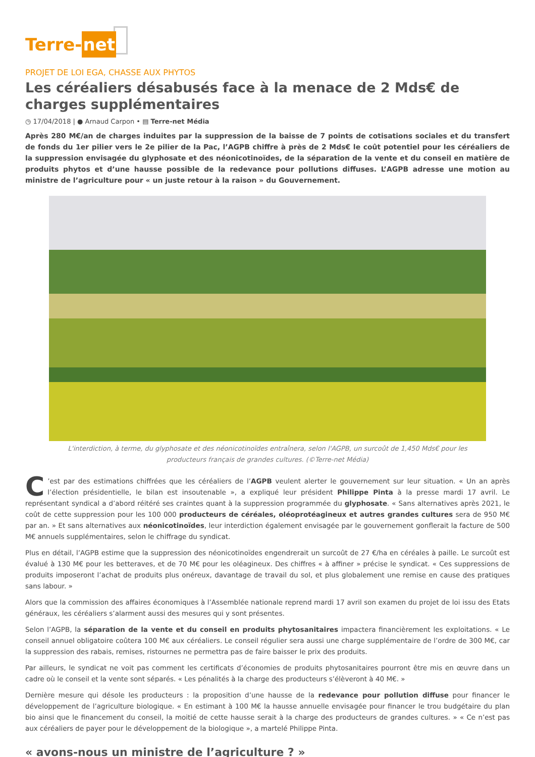Terre-net
PROJET DE LOI EGA, CHASSE AUX PHYTOS
Les céréaliers désabusés face à la menace de 2 Mds€ de charges supplémentaires
◷ 17/04/2018 | ● Arnaud Carpon • ▤ Terre-net Média
Après 280 M€/an de charges induites par la suppression de la baisse de 7 points de cotisations sociales et du transfert de fonds du 1er pilier vers le 2e pilier de la Pac, l’AGPB chiffre à près de 2 Mds€ le coût potentiel pour les céréaliers de la suppression envisagée du glyphosate et des néonicotinoïdes, de la séparation de la vente et du conseil en matière de produits phytos et d’une hausse possible de la redevance pour pollutions diffuses. L’AGPB adresse une motion au ministre de l’agriculture pour « un juste retour à la raison » du Gouvernement.
L'interdiction, à terme, du glyphosate et des néonicotinoïdes entraînera, selon l'AGPB, un surcoût de 1,450 Mds€ pour les producteurs français de grandes cultures. (©Terre-net Média)
C’est par des estimations chiffrées que les céréaliers de l’AGPB veulent alerter le gouvernement sur leur situation. « Un an après l’élection présidentielle, le bilan est insoutenable », a expliqué leur président Philippe Pinta à la presse mardi 17 avril. Le représentant syndical a d’abord réitéré ses craintes quant à la suppression programmée du glyphosate. « Sans alternatives après 2021, le coût de cette suppression pour les 100 000 producteurs de céréales, oléoprotéagineux et autres grandes cultures sera de 950 M€ par an. » Et sans alternatives aux néonicotinoïdes, leur interdiction également envisagée par le gouvernement gonflerait la facture de 500 M€ annuels supplémentaires, selon le chiffrage du syndicat.
Plus en détail, l’AGPB estime que la suppression des néonicotinoïdes engendrerait un surcoût de 27 €/ha en céréales à paille. Le surcoût est évalué à 130 M€ pour les betteraves, et de 70 M€ pour les oléagineux. Des chiffres « à affiner » précise le syndicat. « Ces suppressions de produits imposeront l’achat de produits plus onéreux, davantage de travail du sol, et plus globalement une remise en cause des pratiques sans labour. »
Alors que la commission des affaires économiques à l’Assemblée nationale reprend mardi 17 avril son examen du projet de loi issu des Etats généraux, les céréaliers s’alarment aussi des mesures qui y sont présentes.
Selon l’AGPB, la séparation de la vente et du conseil en produits phytosanitaires impactera financièrement les exploitations. « Le conseil annuel obligatoire coûtera 100 M€ aux céréaliers. Le conseil régulier sera aussi une charge supplémentaire de l’ordre de 300 M€, car la suppression des rabais, remises, ristournes ne permettra pas de faire baisser le prix des produits.
Par ailleurs, le syndicat ne voit pas comment les certificats d’économies de produits phytosanitaires pourront être mis en œuvre dans un cadre où le conseil et la vente sont séparés. « Les pénalités à la charge des producteurs s’élèveront à 40 M€. »
Dernière mesure qui désole les producteurs : la proposition d’une hausse de la redevance pour pollution diffuse pour financer le développement de l’agriculture biologique. « En estimant à 100 M€ la hausse annuelle envisagée pour financer le trou budgétaire du plan bio ainsi que le financement du conseil, la moitié de cette hausse serait à la charge des producteurs de grandes cultures. » « Ce n’est pas aux céréaliers de payer pour le développement de la biologique », a martelé Philippe Pinta.
« avons-nous un ministre de l’agriculture ? »